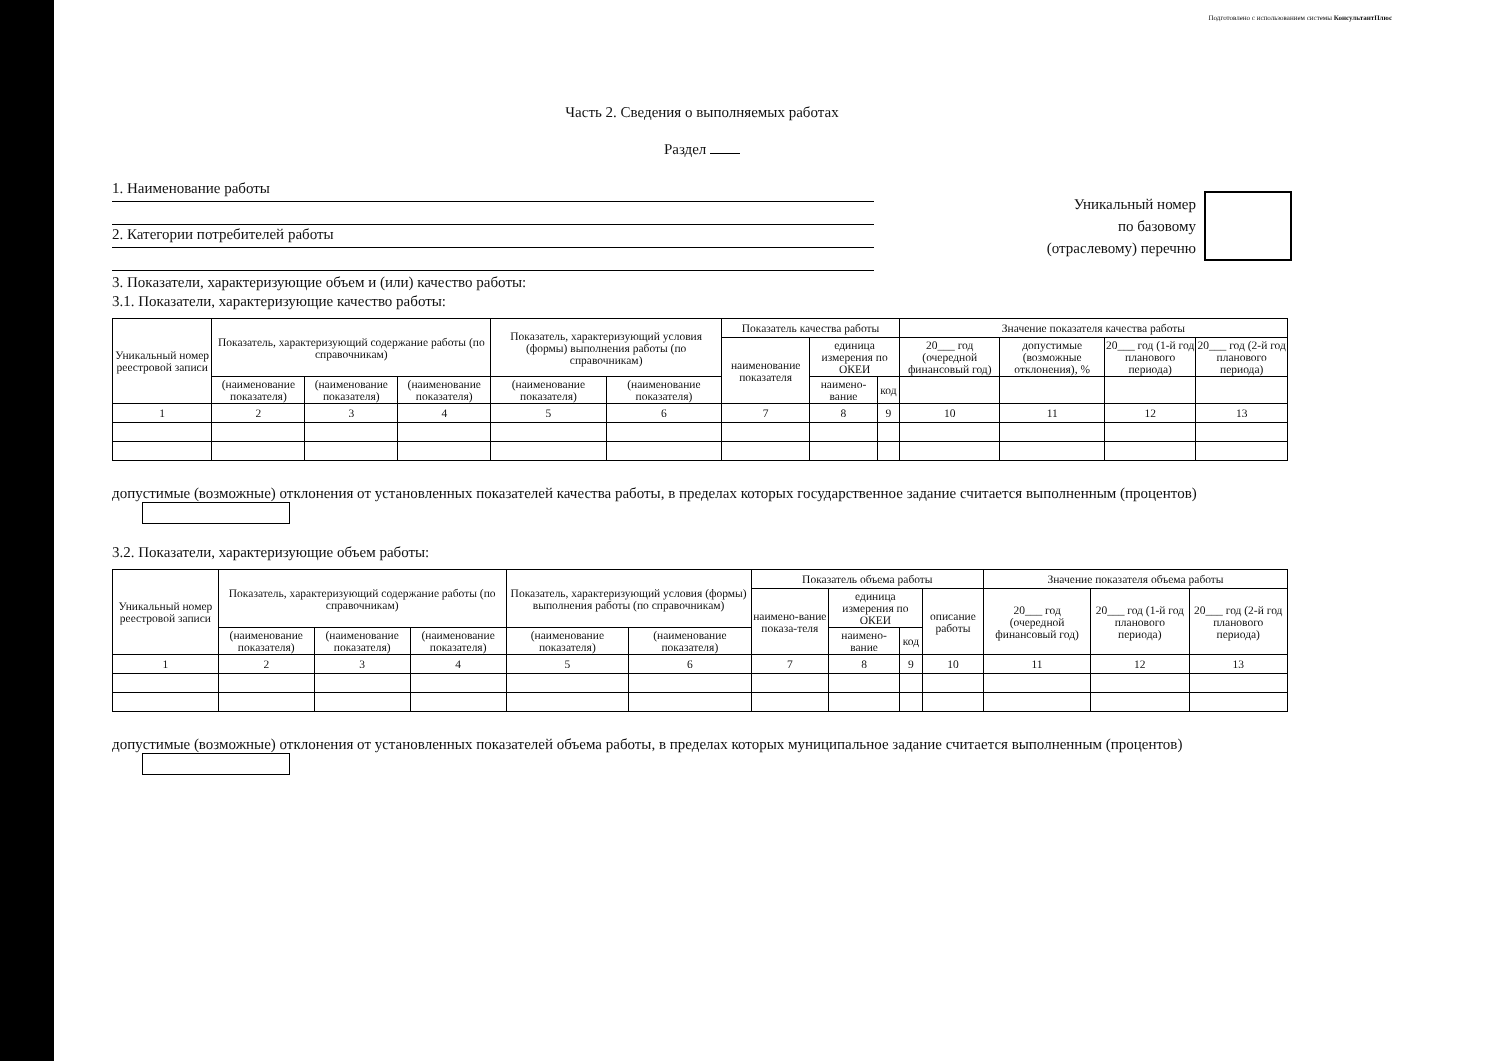Подготовлено с использованием системы КонсультантПлюс
Часть 2. Сведения о выполняемых работах
Раздел
1. Наименование работы
2. Категории потребителей работы
Уникальный номер
по базовому
(отраслевому) перечню
3. Показатели, характеризующие объем и (или) качество работы:
3.1. Показатели, характеризующие качество работы:
| Уникальный номер реестровой записи | Показатель, характеризующий содержание работы (по справочникам) | | | Показатель, характеризующий условия (формы) выполнения работы (по справочникам) | | Показатель качества работы | | | Значение показателя качества работы | | | |
| --- | --- | --- | --- | --- | --- | --- | --- | --- | --- | --- | --- | --- |
| | | | | | | наименование показателя | единица измерения по ОКЕИ | | 20___ год (очередной финансовый год) | допустимые (возможные отклонения), % | 20___ год (1-й год планового периода) | 20___ год (2-й год планового периода) |
| | (наименование показателя) | (наименование показателя) | (наименование показателя) | (наименование показателя) | (наименование показателя) | | наимено-вание | код | | | | |
| 1 | 2 | 3 | 4 | 5 | 6 | 7 | 8 | 9 | 10 | 11 | 12 | 13 |
допустимые (возможные) отклонения от установленных показателей качества работы, в пределах которых государственное задание считается выполненным (процентов)
3.2. Показатели, характеризующие объем работы:
| Уникальный номер реестровой записи | Показатель, характеризующий содержание работы (по справочникам) | | | Показатель, характеризующий условия (формы) выполнения работы (по справочникам) | | Показатель объема работы | | | | Значение показателя объема работы | | |
| --- | --- | --- | --- | --- | --- | --- | --- | --- | --- | --- | --- | --- |
| | | | | | | наимено-вание показа-теля | единица измерения по ОКЕИ | | описание работы | 20___ год (очередной финансовый год) | 20___ год (1-й год планового периода) | 20___ год (2-й год планового периода) |
| | (наименование показателя) | (наименование показателя) | (наименование показателя) | (наименование показателя) | (наименование показателя) | | наимено-вание | код | | | | |
| 1 | 2 | 3 | 4 | 5 | 6 | 7 | 8 | 9 | 10 | 11 | 12 | 13 |
допустимые (возможные) отклонения от установленных показателей объема работы, в пределах которых муниципальное задание считается выполненным (процентов)